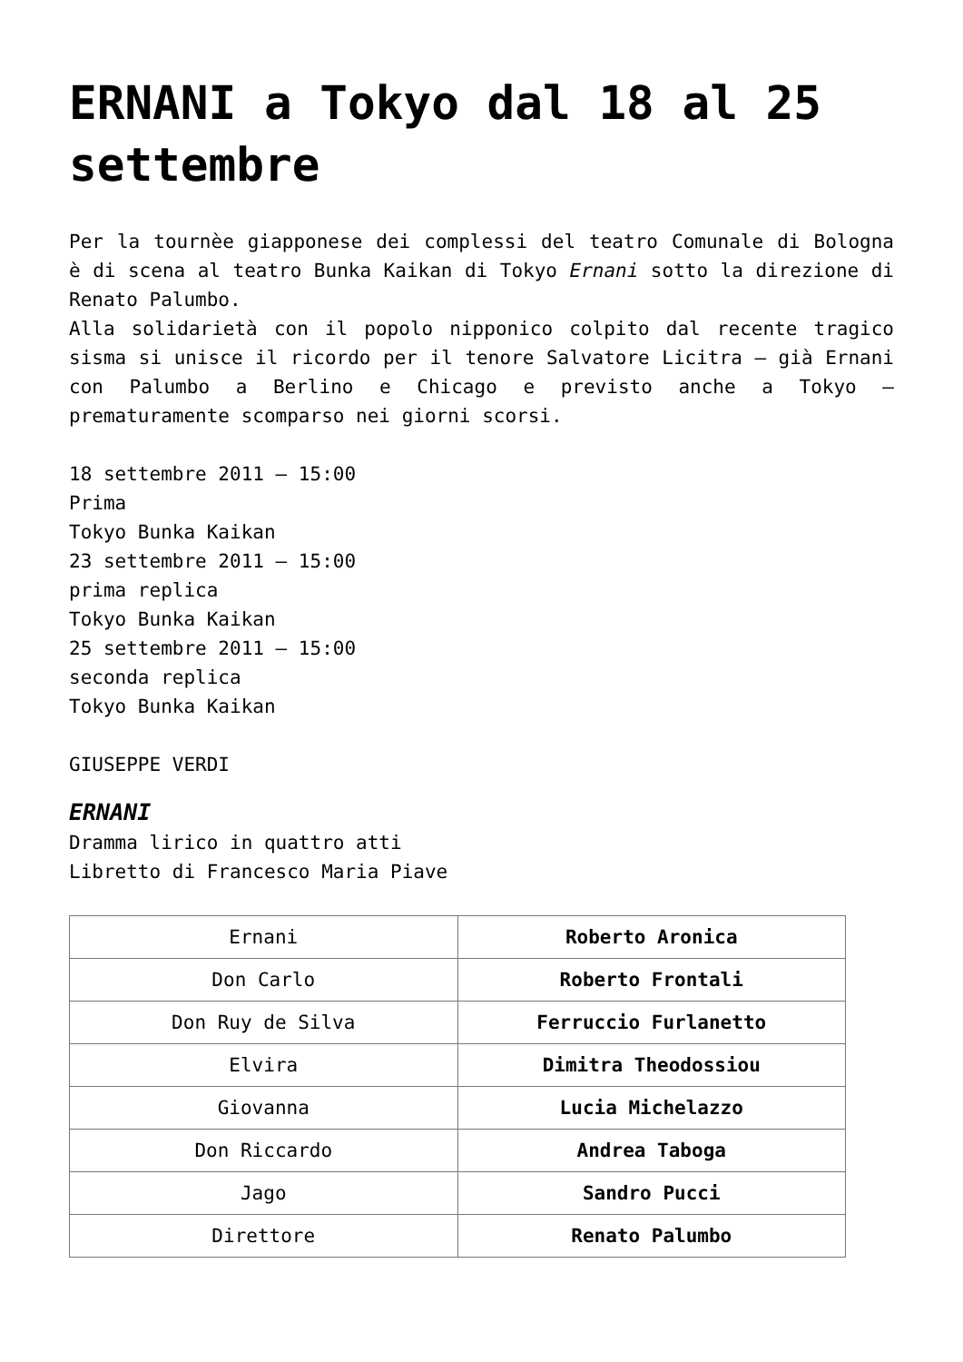ERNANI a Tokyo dal 18 al 25 settembre
Per la tournèe giapponese dei complessi del teatro Comunale di Bologna è di scena al teatro Bunka Kaikan di Tokyo Ernani sotto la direzione di Renato Palumbo.
Alla solidarietà con il popolo nipponico colpito dal recente tragico sisma si unisce il ricordo per il tenore Salvatore Licitra – già Ernani con Palumbo a Berlino e Chicago e previsto anche a Tokyo – prematuramente scomparso nei giorni scorsi.
18 settembre 2011 – 15:00
Prima
Tokyo Bunka Kaikan
23 settembre 2011 – 15:00
prima replica
Tokyo Bunka Kaikan
25 settembre 2011 – 15:00
seconda replica
Tokyo Bunka Kaikan
GIUSEPPE VERDI
ERNANI
Dramma lirico in quattro atti
Libretto di Francesco Maria Piave
| Ernani | Roberto Aronica |
| Don Carlo | Roberto Frontali |
| Don Ruy de Silva | Ferruccio Furlanetto |
| Elvira | Dimitra Theodossiou |
| Giovanna | Lucia Michelazzo |
| Don Riccardo | Andrea Taboga |
| Jago | Sandro Pucci |
| Direttore | Renato Palumbo |